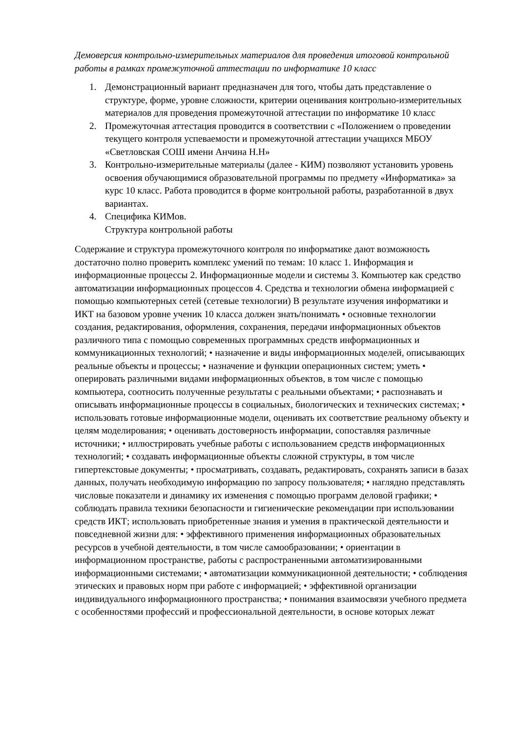Демоверсия контрольно-измерительных материалов для проведения итоговой контрольной работы в рамках промежуточной аттестации по информатике 10 класс
1. Демонстрационный вариант предназначен для того, чтобы дать представление о структуре, форме, уровне сложности, критерии оценивания контрольно-измерительных материалов для проведения промежуточной аттестации по информатике 10 класс
2. Промежуточная аттестация проводится в соответствии с «Положением о проведении текущего контроля успеваемости и промежуточной аттестации учащихся МБОУ «Светловская СОШ имени Анчина Н.Н»
3. Контрольно-измерительные материалы (далее - КИМ) позволяют установить уровень освоения обучающимися образовательной программы по предмету «Информатика» за курс 10 класс. Работа проводится в форме контрольной работы, разработанной в двух вариантах.
4. Специфика КИМов.
Структура контрольной работы
Содержание и структура промежуточного контроля по информатике дают возможность достаточно полно проверить комплекс умений по темам: 10 класс 1. Информация и информационные процессы 2. Информационные модели и системы 3. Компьютер как средство автоматизации информационных процессов 4. Средства и технологии обмена информацией с помощью компьютерных сетей (сетевые технологии) В результате изучения информатики и ИКТ на базовом уровне ученик 10 класса должен знать/понимать • основные технологии создания, редактирования, оформления, сохранения, передачи информационных объектов различного типа с помощью современных программных средств информационных и коммуникационных технологий; • назначение и виды информационных моделей, описывающих реальные объекты и процессы; • назначение и функции операционных систем; уметь • оперировать различными видами информационных объектов, в том числе с помощью компьютера, соотносить полученные результаты с реальными объектами; • распознавать и описывать информационные процессы в социальных, биологических и технических системах; • использовать готовые информационные модели, оценивать их соответствие реальному объекту и целям моделирования; • оценивать достоверность информации, сопоставляя различные источники; • иллюстрировать учебные работы с использованием средств информационных технологий; • создавать информационные объекты сложной структуры, в том числе гипертекстовые документы; • просматривать, создавать, редактировать, сохранять записи в базах данных, получать необходимую информацию по запросу пользователя; • наглядно представлять числовые показатели и динамику их изменения с помощью программ деловой графики; • соблюдать правила техники безопасности и гигиенические рекомендации при использовании средств ИКТ; использовать приобретенные знания и умения в практической деятельности и повседневной жизни для: • эффективного применения информационных образовательных ресурсов в учебной деятельности, в том числе самообразовании; • ориентации в информационном пространстве, работы с распространенными автоматизированными информационными системами; • автоматизации коммуникационной деятельности; • соблюдения этических и правовых норм при работе с информацией; • эффективной организации индивидуального информационного пространства; • понимания взаимосвязи учебного предмета с особенностями профессий и профессиональной деятельности, в основе которых лежат